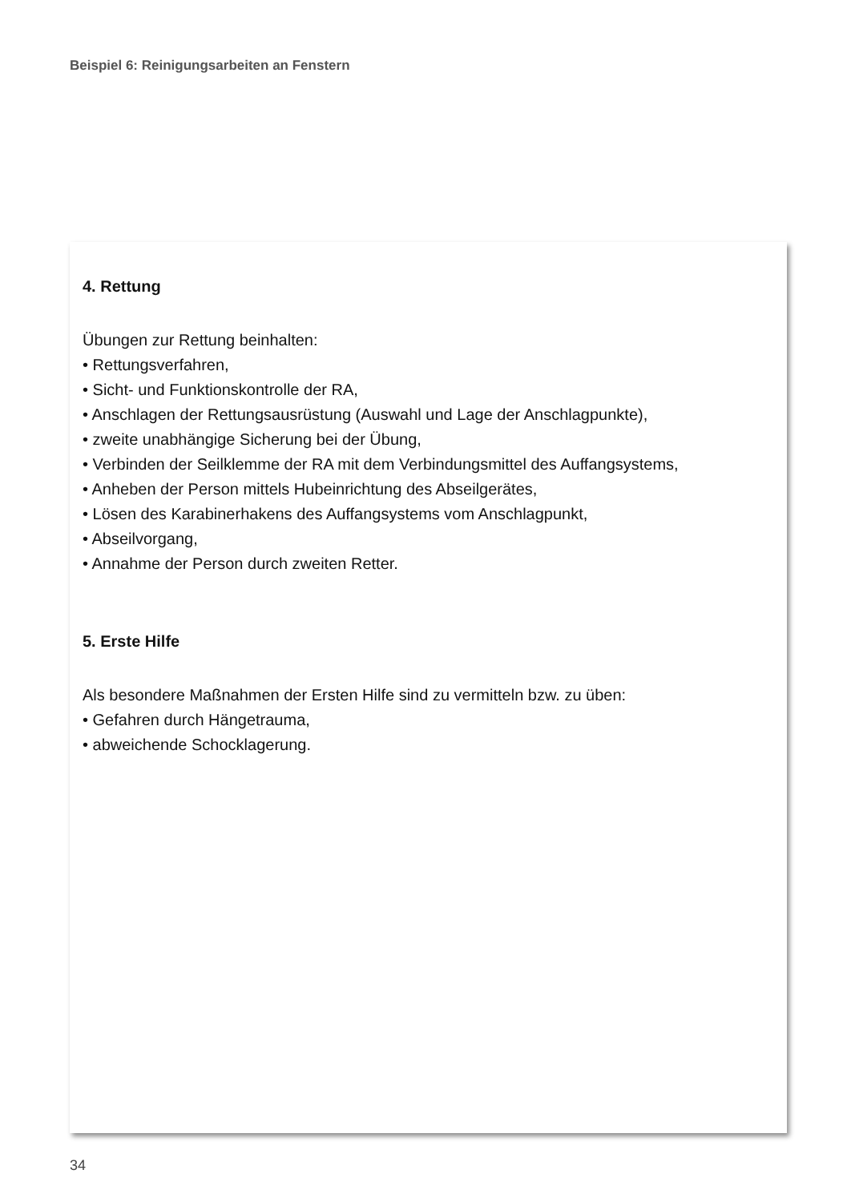Beispiel 6: Reinigungsarbeiten an Fenstern
4. Rettung
Übungen zur Rettung beinhalten:
• Rettungsverfahren,
• Sicht- und Funktionskontrolle der RA,
• Anschlagen der Rettungsausrüstung (Auswahl und Lage der Anschlagpunkte),
• zweite unabhängige Sicherung bei der Übung,
• Verbinden der Seilklemme der RA mit dem Verbindungsmittel des Auffangsystems,
• Anheben der Person mittels Hubeinrichtung des Abseilgerätes,
• Lösen des Karabinerhakens des Auffangsystems vom Anschlagpunkt,
• Abseilvorgang,
• Annahme der Person durch zweiten Retter.
5. Erste Hilfe
Als besondere Maßnahmen der Ersten Hilfe sind zu vermitteln bzw. zu üben:
• Gefahren durch Hängetrauma,
• abweichende Schocklagerung.
34